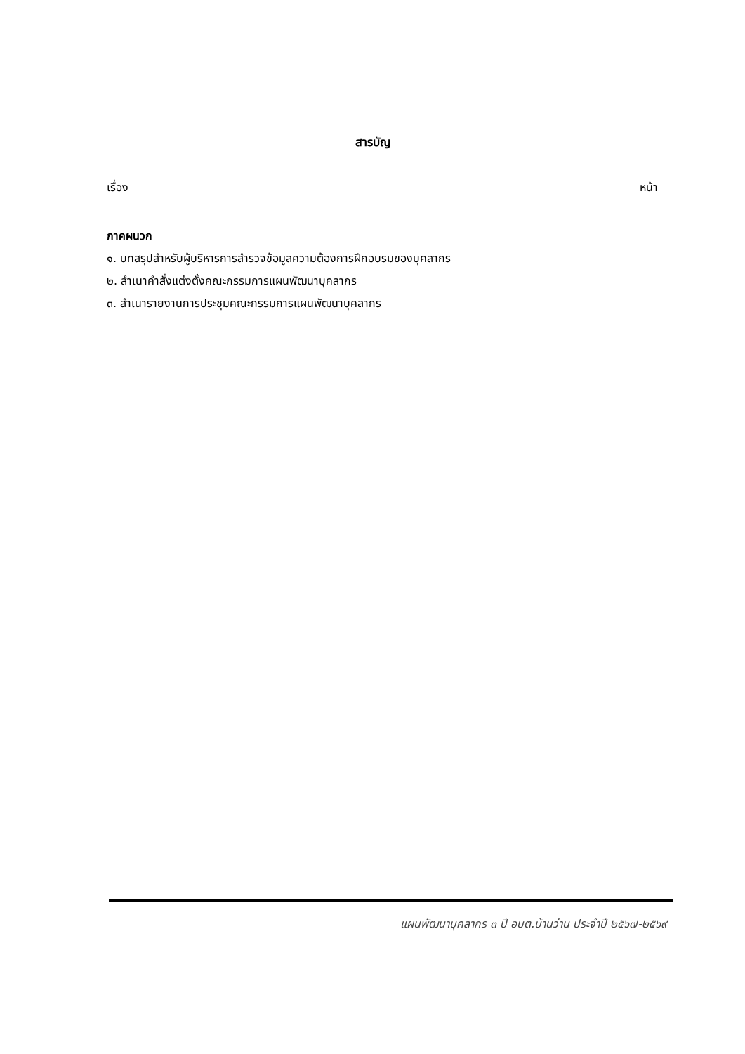สารบัญ
เรื่อง หน้า
ภาคผนวก
๑. บทสรุปสำหรับผู้บริหารการสำรวจข้อมูลความต้องการฝึกอบรมของบุคลากร
๒. สำเนาคำสั่งแต่งตั้งคณะกรรมการแผนพัฒนาบุคลากร
๓. สำเนารายงานการประชุมคณะกรรมการแผนพัฒนาบุคลากร
แผนพัฒนาบุคลากร ๓ ปี อบต.บ้านว่าน ประจำปี ๒๕๖๗-๒๕๖๙